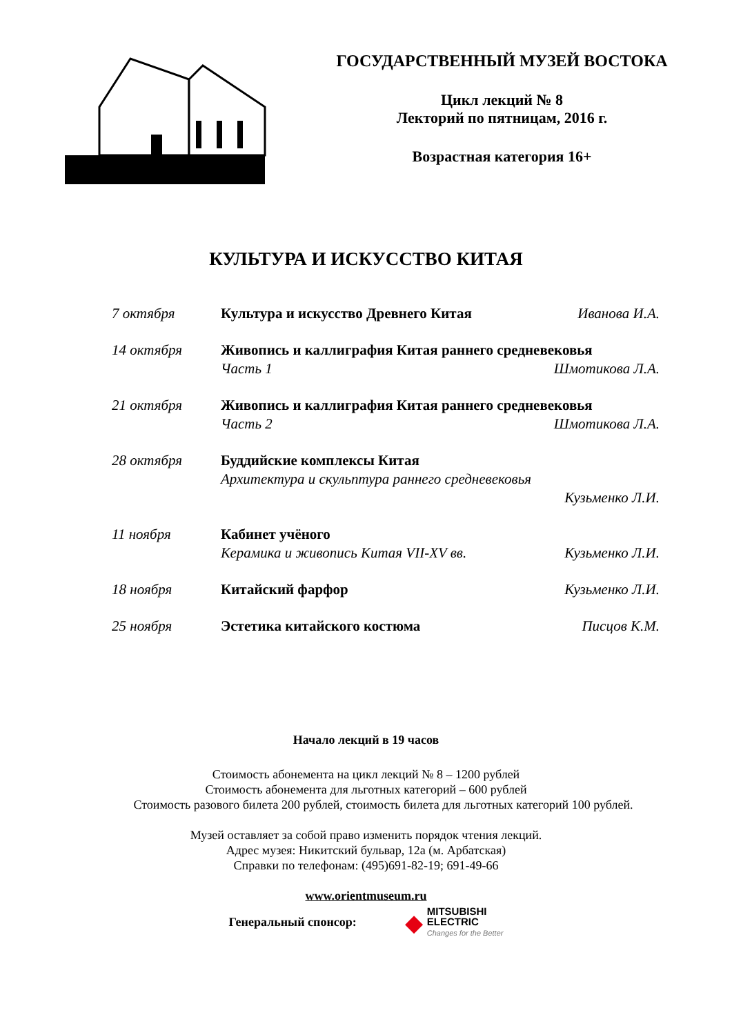ГОСУДАРСТВЕННЫЙ МУЗЕЙ ВОСТОКА
Цикл лекций № 8
Лекторий по пятницам, 2016 г.
Возрастная категория 16+
КУЛЬТУРА И ИСКУССТВО КИТАЯ
7 октября Культура и искусство Древнего Китая Иванова И.А.
14 октября Живопись и каллиграфия Китая раннего средневековья
Часть 1 Шмотикова Л.А.
21 октября Живопись и каллиграфия Китая раннего средневековья
Часть 2 Шмотикова Л.А.
28 октября Буддийские комплексы Китая
Архитектура и скульптура раннего средневековья
Кузьменко Л.И.
11 ноября Кабинет учёного
Керамика и живопись Китая VII-XV вв. Кузьменко Л.И.
18 ноября Китайский фарфор Кузьменко Л.И.
25 ноября Эстетика китайского костюма Писцов К.М.
Начало лекций в 19 часов
Стоимость абонемента на цикл лекций № 8 – 1200 рублей
Стоимость абонемента для льготных категорий – 600 рублей
Стоимость разового билета 200 рублей, стоимость билета для льготных категорий 100 рублей.
Музей оставляет за собой право изменить порядок чтения лекций.
Адрес музея: Никитский бульвар, 12а (м. Арбатская)
Справки по телефонам: (495)691-82-19; 691-49-66
www.orientmuseum.ru
Генеральный спонсор:
◆
MITSUBISHI
ELECTRIC
Changes for the Better